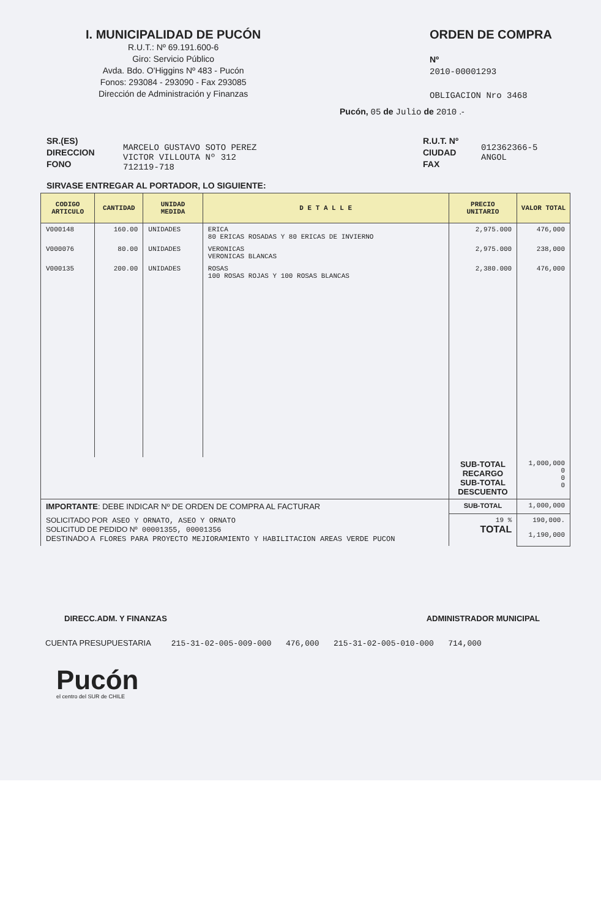I. MUNICIPALIDAD DE PUCÓN
R.U.T.: Nº 69.191.600-6
Giro: Servicio Público
Avda. Bdo. O'Higgins Nº 483 - Pucón
Fonos: 293084 - 293090 - Fax 293085
Dirección de Administración y Finanzas
ORDEN DE COMPRA
Nº
2010-00001293
OBLIGACION Nro 3468
Pucón, 05 de Julio de 2010 .-
SR.(ES)
DIRECCION
FONO
MARCELO GUSTAVO SOTO PEREZ
VICTOR VILLOUTA Nº 312
712119-718
R.U.T. Nº
CIUDAD
FAX
012362366-5
ANGOL
SIRVASE ENTREGAR AL PORTADOR, LO SIGUIENTE:
| CODIGO ARTICULO | CANTIDAD | UNIDAD MEDIDA | D E T A L L E | PRECIO UNITARIO | VALOR TOTAL |
| --- | --- | --- | --- | --- | --- |
| V000148 | 160.00 | UNIDADES | ERICA 80 ERICAS ROSADAS Y 80 ERICAS DE INVIERNO | 2,975.000 | 476,000 |
| V000076 | 80.00 | UNIDADES | VERONICAS VERONICAS BLANCAS | 2,975.000 | 238,000 |
| V000135 | 200.00 | UNIDADES | ROSAS 100 ROSAS ROJAS Y 100 ROSAS BLANCAS | 2,380.000 | 476,000 |
| | | | | SUB-TOTAL RECARGO SUB-TOTAL DESCUENTO | 1,000,000 0 0 0 |
| IMPORTANTE : DEBE INDICAR Nº DE ORDEN DE COMPRA AL FACTURAR | | | | SUB-TOTAL | 1,000,000 |
| SOLICITADO POR ASEO Y ORNATO, ASEO Y ORNATO SOLICITUD DE PEDIDO Nº 00001355, 00001356 DESTINADO A FLORES PARA PROYECTO MEJIORAMIENTO Y HABILITACION AREAS VERDE PUCON | | | | 19 % TOTAL | 190,000. 1,190,000 |
DIRECC.ADM. Y FINANZAS ADMINISTRADOR MUNICIPAL
CUENTA PRESUPUESTARIA 215-31-02-005-009-000 476,000 215-31-02-005-010-000 714,000
Pucón
el centro del SUR de CHILE